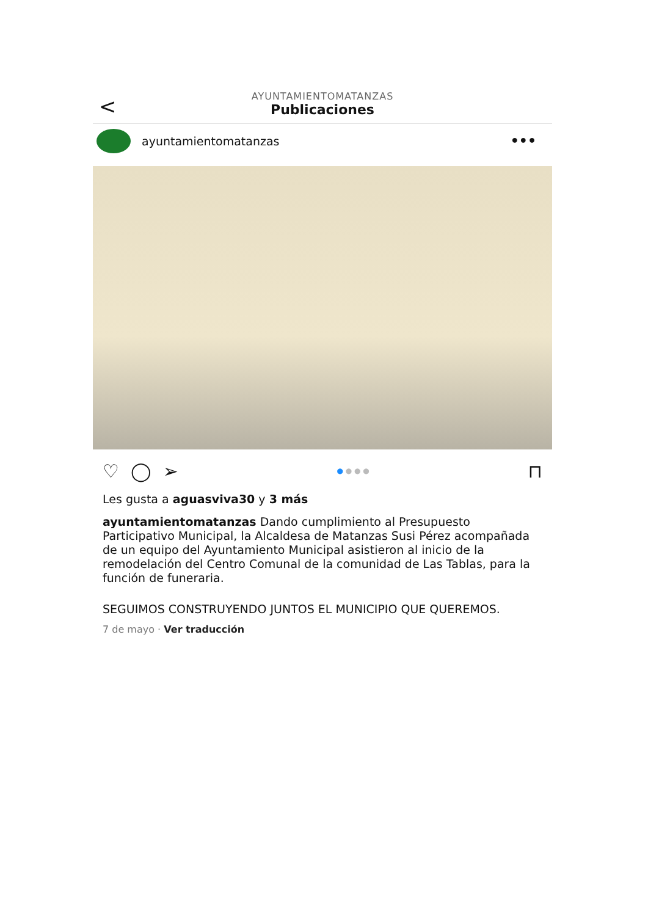<
AYUNTAMIENTOMATANZAS
Publicaciones
ayuntamientomatanzas
•••
♡ ◯ ➢
● ● ● ●
⊓
Les gusta a aguasviva30 y 3 más
ayuntamientomatanzas Dando cumplimiento al Presupuesto Participativo Municipal, la Alcaldesa de Matanzas Susi Pérez acompañada de un equipo del Ayuntamiento Municipal asistieron al inicio de la remodelación del Centro Comunal de la comunidad de Las Tablas, para la función de funeraria.
SEGUIMOS CONSTRUYENDO JUNTOS EL MUNICIPIO QUE QUEREMOS.
7 de mayo · Ver traducción